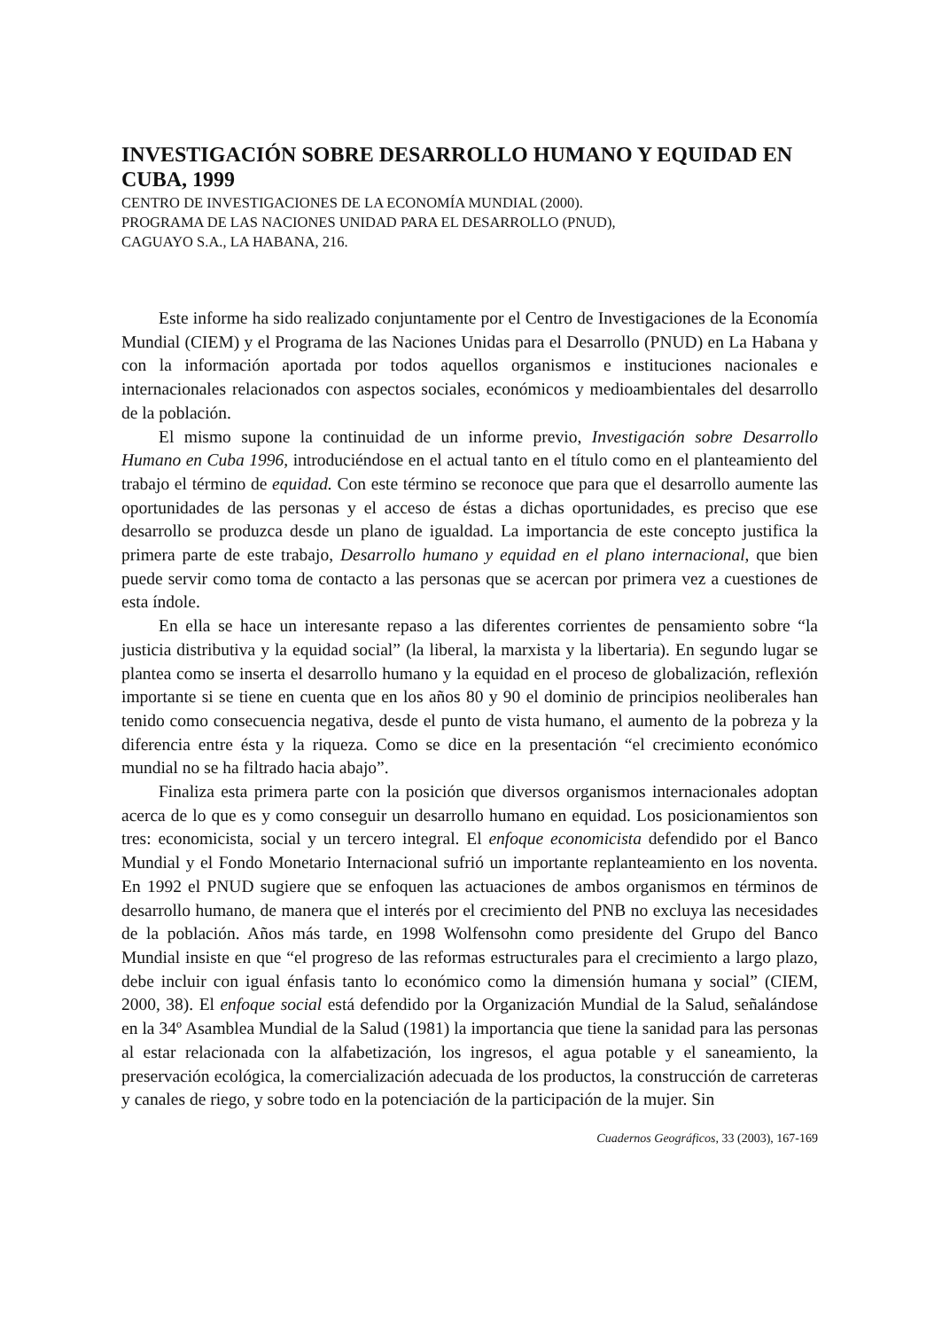INVESTIGACIÓN SOBRE DESARROLLO HUMANO Y EQUIDAD EN CUBA, 1999
CENTRO DE INVESTIGACIONES DE LA ECONOMÍA MUNDIAL (2000).
PROGRAMA DE LAS NACIONES UNIDAD PARA EL DESARROLLO (PNUD),
CAGUAYO S.A., LA HABANA, 216.
Este informe ha sido realizado conjuntamente por el Centro de Investigaciones de la Economía Mundial (CIEM) y el Programa de las Naciones Unidas para el Desarrollo (PNUD) en La Habana y con la información aportada por todos aquellos organismos e instituciones nacionales e internacionales relacionados con aspectos sociales, económicos y medioambientales del desarrollo de la población.
El mismo supone la continuidad de un informe previo, Investigación sobre Desarrollo Humano en Cuba 1996, introduciéndose en el actual tanto en el título como en el planteamiento del trabajo el término de equidad. Con este término se reconoce que para que el desarrollo aumente las oportunidades de las personas y el acceso de éstas a dichas oportunidades, es preciso que ese desarrollo se produzca desde un plano de igualdad. La importancia de este concepto justifica la primera parte de este trabajo, Desarrollo humano y equidad en el plano internacional, que bien puede servir como toma de contacto a las personas que se acercan por primera vez a cuestiones de esta índole.
En ella se hace un interesante repaso a las diferentes corrientes de pensamiento sobre “la justicia distributiva y la equidad social” (la liberal, la marxista y la libertaria). En segundo lugar se plantea como se inserta el desarrollo humano y la equidad en el proceso de globalización, reflexión importante si se tiene en cuenta que en los años 80 y 90 el dominio de principios neoliberales han tenido como consecuencia negativa, desde el punto de vista humano, el aumento de la pobreza y la diferencia entre ésta y la riqueza. Como se dice en la presentación “el crecimiento económico mundial no se ha filtrado hacia abajo”.
Finaliza esta primera parte con la posición que diversos organismos internacionales adoptan acerca de lo que es y como conseguir un desarrollo humano en equidad. Los posicionamientos son tres: economicista, social y un tercero integral. El enfoque economicista defendido por el Banco Mundial y el Fondo Monetario Internacional sufrió un importante replanteamiento en los noventa. En 1992 el PNUD sugiere que se enfoquen las actuaciones de ambos organismos en términos de desarrollo humano, de manera que el interés por el crecimiento del PNB no excluya las necesidades de la población. Años más tarde, en 1998 Wolfensohn como presidente del Grupo del Banco Mundial insiste en que “el progreso de las reformas estructurales para el crecimiento a largo plazo, debe incluir con igual énfasis tanto lo económico como la dimensión humana y social” (CIEM, 2000, 38). El enfoque social está defendido por la Organización Mundial de la Salud, señalándose en la 34º Asamblea Mundial de la Salud (1981) la importancia que tiene la sanidad para las personas al estar relacionada con la alfabetización, los ingresos, el agua potable y el saneamiento, la preservación ecológica, la comercialización adecuada de los productos, la construcción de carreteras y canales de riego, y sobre todo en la potenciación de la participación de la mujer. Sin
Cuadernos Geográficos, 33 (2003), 167-169